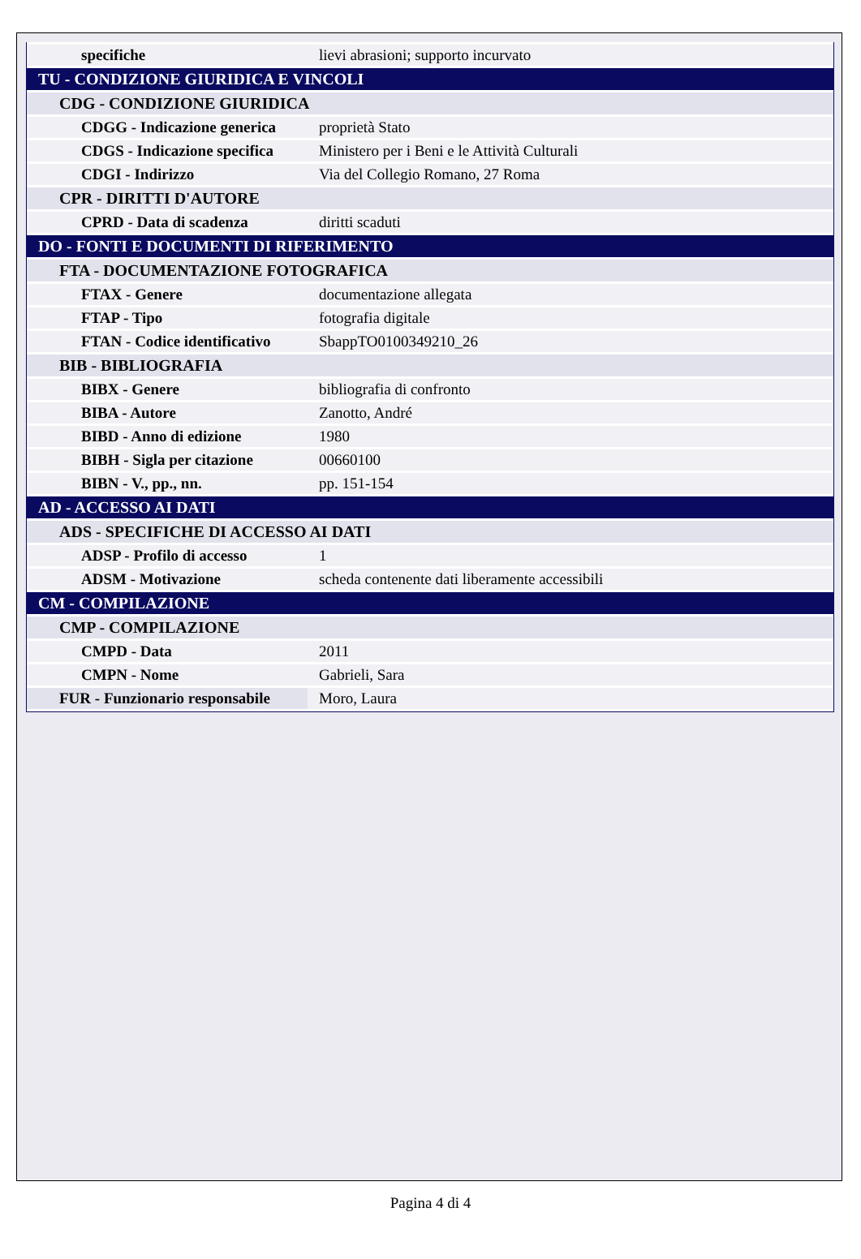| specifiche | lievi abrasioni; supporto incurvato |
| TU - CONDIZIONE GIURIDICA E VINCOLI | |
| CDG - CONDIZIONE GIURIDICA | |
| CDGG - Indicazione generica | proprietà Stato |
| CDGS - Indicazione specifica | Ministero per i Beni e le Attività Culturali |
| CDGI - Indirizzo | Via del Collegio Romano, 27 Roma |
| CPR - DIRITTI D'AUTORE | |
| CPRD - Data di scadenza | diritti scaduti |
| DO - FONTI E DOCUMENTI DI RIFERIMENTO | |
| FTA - DOCUMENTAZIONE FOTOGRAFICA | |
| FTAX - Genere | documentazione allegata |
| FTAP - Tipo | fotografia digitale |
| FTAN - Codice identificativo | SbappTO0100349210_26 |
| BIB - BIBLIOGRAFIA | |
| BIBX - Genere | bibliografia di confronto |
| BIBA - Autore | Zanotto, André |
| BIBD - Anno di edizione | 1980 |
| BIBH - Sigla per citazione | 00660100 |
| BIBN - V., pp., nn. | pp. 151-154 |
| AD - ACCESSO AI DATI | |
| ADS - SPECIFICHE DI ACCESSO AI DATI | |
| ADSP - Profilo di accesso | 1 |
| ADSM - Motivazione | scheda contenente dati liberamente accessibili |
| CM - COMPILAZIONE | |
| CMP - COMPILAZIONE | |
| CMPD - Data | 2011 |
| CMPN - Nome | Gabrieli, Sara |
| FUR - Funzionario responsabile | Moro, Laura |
Pagina 4 di 4